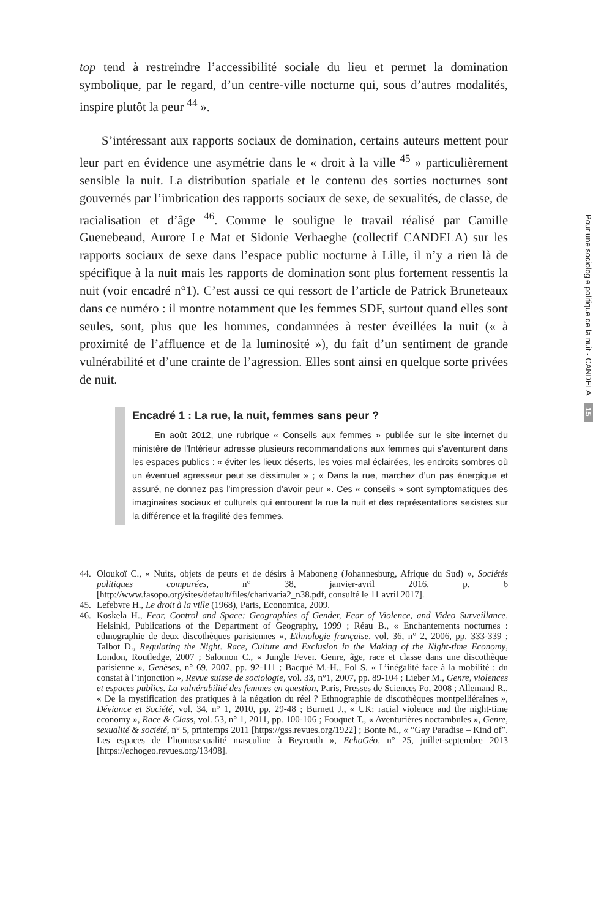top tend à restreindre l’accessibilité sociale du lieu et permet la domination symbolique, par le regard, d’un centre-ville nocturne qui, sous d’autres modalités, inspire plutôt la peur <sup>44</sup> ».
S’intéressant aux rapports sociaux de domination, certains auteurs mettent pour leur part en évidence une asymétrie dans le « droit à la ville <sup>45</sup> » particulièrement sensible la nuit. La distribution spatiale et le contenu des sorties nocturnes sont gouvernés par l’imbrication des rapports sociaux de sexe, de sexualités, de classe, de racialisation et d’âge <sup>46</sup>. Comme le souligne le travail réalisé par Camille Guenebeaud, Aurore Le Mat et Sidonie Verhaeghe (collectif CANDELA) sur les rapports sociaux de sexe dans l’espace public nocturne à Lille, il n’y a rien là de spécifique à la nuit mais les rapports de domination sont plus fortement ressentis la nuit (voir encadré n°1). C’est aussi ce qui ressort de l’article de Patrick Bruneteaux dans ce numéro : il montre notamment que les femmes SDF, surtout quand elles sont seules, sont, plus que les hommes, condamnées à rester éveillées la nuit (« à proximité de l’affluence et de la luminosité »), du fait d’un sentiment de grande vulnérabilité et d’une crainte de l’agression. Elles sont ainsi en quelque sorte privées de nuit.
Encadré 1 : La rue, la nuit, femmes sans peur ?
En août 2012, une rubrique « Conseils aux femmes » publiée sur le site internet du ministère de l’Intérieur adresse plusieurs recommandations aux femmes qui s’aventurent dans les espaces publics : « éviter les lieux déserts, les voies mal éclairées, les endroits sombres où un éventuel agresseur peut se dissimuler » ; « Dans la rue, marchez d’un pas énergique et assuré, ne donnez pas l’impression d’avoir peur ». Ces « conseils » sont symptomatiques des imaginaires sociaux et culturels qui entourent la rue la nuit et des représentations sexistes sur la différence et la fragilité des femmes.
44. Oloukoï C., « Nuits, objets de peurs et de désirs à Maboneng (Johannesburg, Afrique du Sud) », Sociétés politiques comparées, n° 38, janvier-avril 2016, p. 6 [http://www.fasopo.org/sites/default/files/charivaria2_n38.pdf, consulté le 11 avril 2017].
45. Lefebvre H., Le droit à la ville (1968), Paris, Economica, 2009.
46. Koskela H., Fear, Control and Space: Geographies of Gender, Fear of Violence, and Video Surveillance, Helsinki, Publications of the Department of Geography, 1999 ; Réau B., « Enchantements nocturnes : ethnographie de deux discothèques parisiennes », Ethnologie française, vol. 36, n° 2, 2006, pp. 333-339 ; Talbot D., Regulating the Night. Race, Culture and Exclusion in the Making of the Night-time Economy, London, Routledge, 2007 ; Salomon C., « Jungle Fever. Genre, âge, race et classe dans une discothèque parisienne », Genèses, n° 69, 2007, pp. 92-111 ; Bacqué M.-H., Fol S. « L’inégalité face à la mobilité : du constat à l’injonction », Revue suisse de sociologie, vol. 33, n°1, 2007, pp. 89-104 ; Lieber M., Genre, violences et espaces publics. La vulnérabilité des femmes en question, Paris, Presses de Sciences Po, 2008 ; Allemand R., « De la mystification des pratiques à la négation du réel ? Ethnographie de discothèques montpelliéraines », Déviance et Société, vol. 34, n° 1, 2010, pp. 29-48 ; Burnett J., « UK: racial violence and the night-time economy », Race & Class, vol. 53, n° 1, 2011, pp. 100-106 ; Fouquet T., « Aventurières noctambules », Genre, sexualité & société, n° 5, printemps 2011 [https://gss.revues.org/1922] ; Bonte M., « “Gay Paradise – Kind of”. Les espaces de l’homosexualité masculine à Beyrouth », EchoGéo, n° 25, juillet-septembre 2013 [https://echogeo.revues.org/13498].
Pour une sociologie politique de la nuit - CANDELA 15